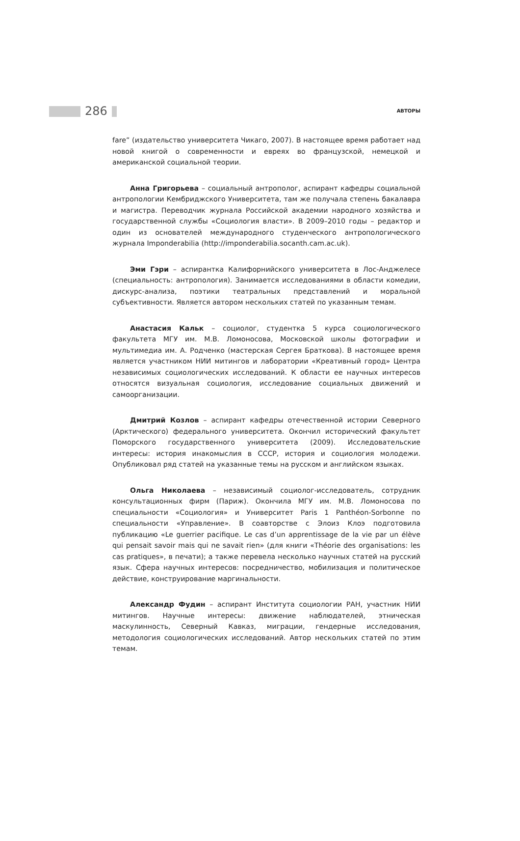286 АВТОРЫ
fare” (издательство университета Чикаго, 2007). В настоящее время работает над новой книгой о современности и евреях во французской, немецкой и американской социальной теории.
Анна Григорьева – социальный антрополог, аспирант кафедры социальной антропологии Кембриджского Университета, там же получала степень бакалавра и магистра. Переводчик журнала Российской академии народного хозяйства и государственной службы «Социология власти». В 2009–2010 годы – редактор и один из основателей международного студенческого антропологического журнала Imponderabilia (http://imponderabilia.socanth.cam.ac.uk).
Эми Гэри – аспирантка Калифорнийского университета в Лос-Анджелесе (специальность: антропология). Занимается исследованиями в области комедии, дискурс-анализа, поэтики театральных представлений и моральной субъективности. Является автором нескольких статей по указанным темам.
Анастасия Кальк – социолог, студентка 5 курса социологического факультета МГУ им. М.В. Ломоносова, Московской школы фотографии и мультимедиа им. А. Родченко (мастерская Сергея Браткова). В настоящее время является участником НИИ митингов и лаборатории «Креативный город» Центра независимых социологических исследований. К области ее научных интересов относятся визуальная социология, исследование социальных движений и самоорганизации.
Дмитрий Козлов – аспирант кафедры отечественной истории Северного (Арктического) федерального университета. Окончил исторический факультет Поморского государственного университета (2009). Исследовательские интересы: история инакомыслия в СССР, история и социология молодежи. Опубликовал ряд статей на указанные темы на русском и английском языках.
Ольга Николаева – независимый социолог-исследователь, сотрудник консультационных фирм (Париж). Окончила МГУ им. М.В. Ломоносова по специальности «Социология» и Университет Paris 1 Panthéon-Sorbonne по специальности «Управление». В соавторстве с Элоиз Клоэ подготовила публикацию «Le guerrier pacifique. Le cas d’un apprentissage de la vie par un élève qui pensait savoir mais qui ne savait rien» (для книги «Théorie des organisations: les cas pratiques», в печати); а также перевела несколько научных статей на русский язык. Сфера научных интересов: посредничество, мобилизация и политическое действие, конструирование маргинальности.
Александр Фудин – аспирант Института социологии РАН, участник НИИ митингов. Научные интересы: движение наблюдателей, этническая маскулинность, Северный Кавказ, миграции, гендерные исследования, методология социологических исследований. Автор нескольких статей по этим темам.